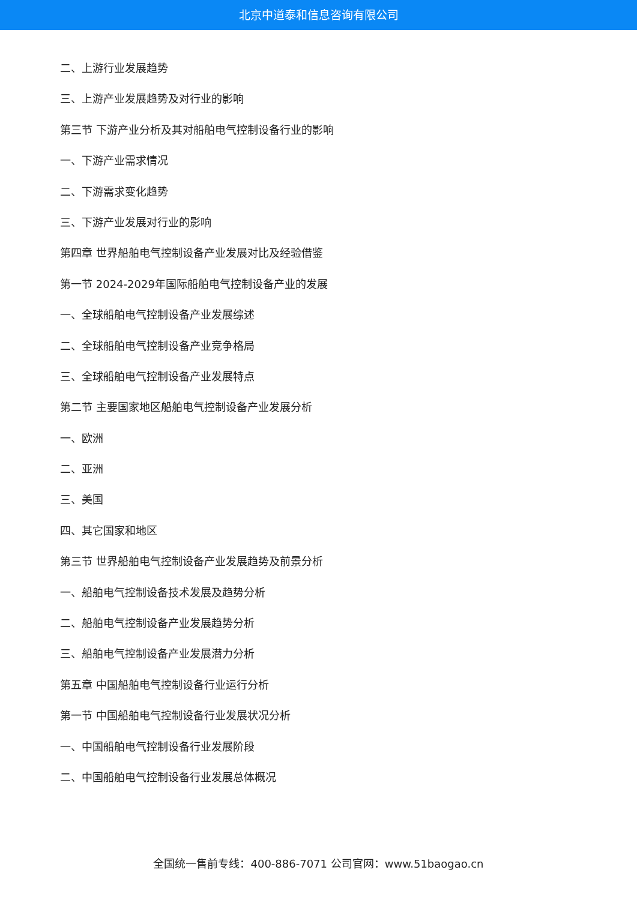北京中道泰和信息咨询有限公司
二、上游行业发展趋势
三、上游产业发展趋势及对行业的影响
第三节 下游产业分析及其对船舶电气控制设备行业的影响
一、下游产业需求情况
二、下游需求变化趋势
三、下游产业发展对行业的影响
第四章 世界船舶电气控制设备产业发展对比及经验借鉴
第一节 2024-2029年国际船舶电气控制设备产业的发展
一、全球船舶电气控制设备产业发展综述
二、全球船舶电气控制设备产业竞争格局
三、全球船舶电气控制设备产业发展特点
第二节 主要国家地区船舶电气控制设备产业发展分析
一、欧洲
二、亚洲
三、美国
四、其它国家和地区
第三节 世界船舶电气控制设备产业发展趋势及前景分析
一、船舶电气控制设备技术发展及趋势分析
二、船舶电气控制设备产业发展趋势分析
三、船舶电气控制设备产业发展潜力分析
第五章 中国船舶电气控制设备行业运行分析
第一节 中国船舶电气控制设备行业发展状况分析
一、中国船舶电气控制设备行业发展阶段
二、中国船舶电气控制设备行业发展总体概况
全国统一售前专线：400-886-7071 公司官网：www.51baogao.cn